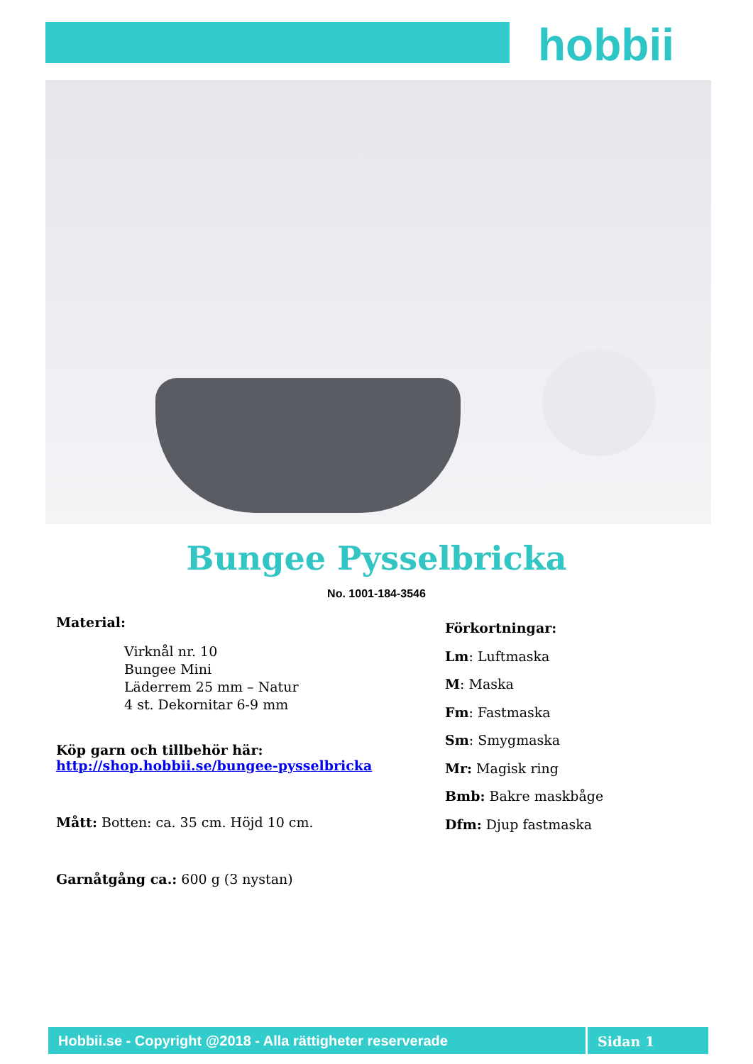hobbii
Bungee Pysselbricka
No. 1001-184-3546
Material:
Virknål nr. 10
Bungee Mini
Läderrem 25 mm – Natur
4 st. Dekornitar 6-9 mm
Köp garn och tillbehör här:
http://shop.hobbii.se/bungee-pysselbricka
Mått: Botten: ca. 35 cm. Höjd 10 cm.
Garnåtgång ca.: 600 g (3 nystan)
Förkortningar:
Lm: Luftmaska
M: Maska
Fm: Fastmaska
Sm: Smygmaska
Mr: Magisk ring
Bmb: Bakre maskbåge
Dfm: Djup fastmaska
Hobbii.se - Copyright @2018 - Alla rättigheter reserverade Sidan 1